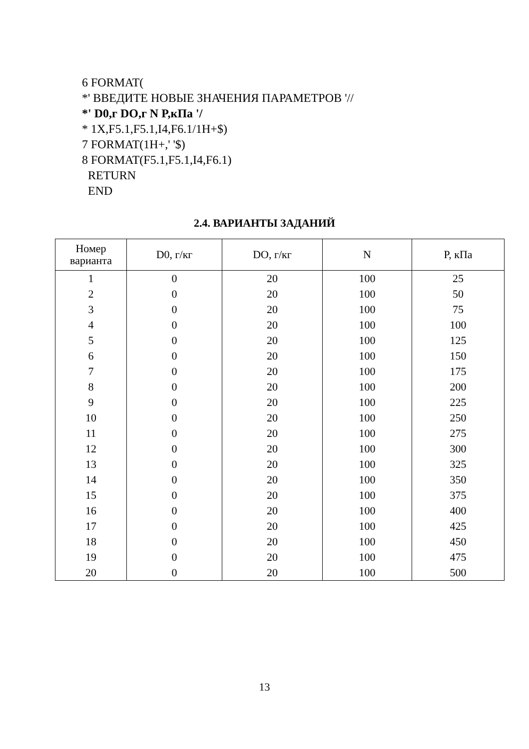6 FORMAT(
*' ВВЕДИТЕ НОВЫЕ ЗНАЧЕНИЯ ПАРАМЕТРОВ '//
*' D0,г DO,г N P,кПа '/
* 1X,F5.1,F5.1,I4,F6.1/1H+$)
7 FORMAT(1H+,' '$)
8 FORMAT(F5.1,F5.1,I4,F6.1)
RETURN
END
2.4. ВАРИАНТЫ ЗАДАНИЙ
| Номер варианта | D0, г/кг | DO, г/кг | N | P, кПа |
| --- | --- | --- | --- | --- |
| 1 | 0 | 20 | 100 | 25 |
| 2 | 0 | 20 | 100 | 50 |
| 3 | 0 | 20 | 100 | 75 |
| 4 | 0 | 20 | 100 | 100 |
| 5 | 0 | 20 | 100 | 125 |
| 6 | 0 | 20 | 100 | 150 |
| 7 | 0 | 20 | 100 | 175 |
| 8 | 0 | 20 | 100 | 200 |
| 9 | 0 | 20 | 100 | 225 |
| 10 | 0 | 20 | 100 | 250 |
| 11 | 0 | 20 | 100 | 275 |
| 12 | 0 | 20 | 100 | 300 |
| 13 | 0 | 20 | 100 | 325 |
| 14 | 0 | 20 | 100 | 350 |
| 15 | 0 | 20 | 100 | 375 |
| 16 | 0 | 20 | 100 | 400 |
| 17 | 0 | 20 | 100 | 425 |
| 18 | 0 | 20 | 100 | 450 |
| 19 | 0 | 20 | 100 | 475 |
| 20 | 0 | 20 | 100 | 500 |
13